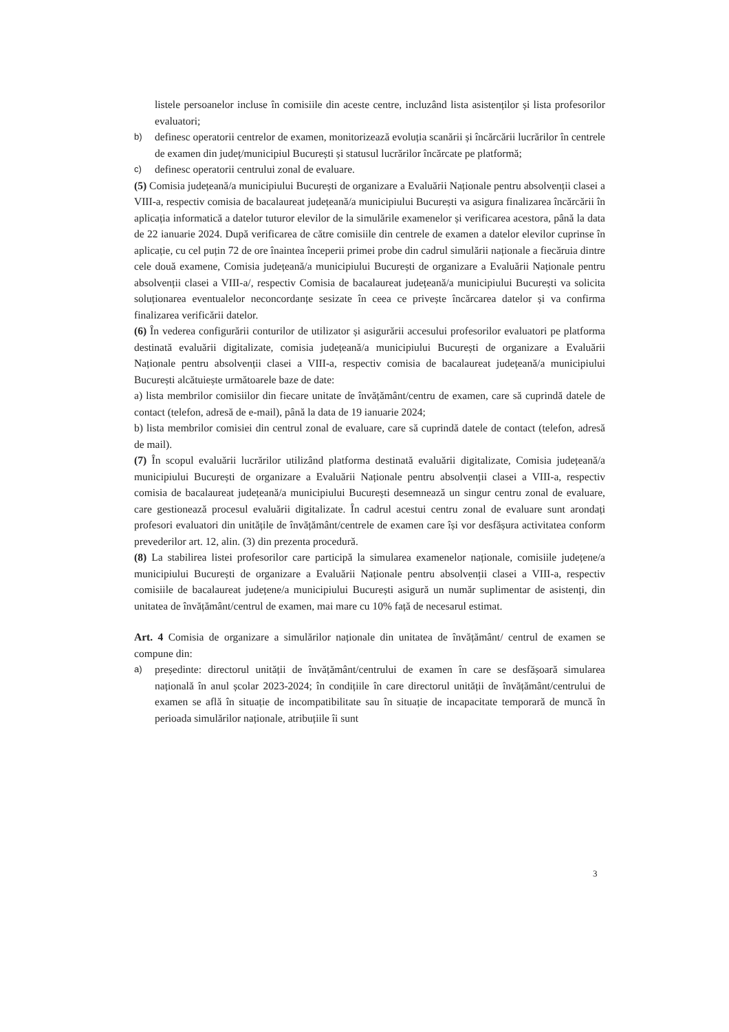listele persoanelor incluse în comisiile din aceste centre, incluzând lista asistenților și lista profesorilor evaluatori;
b)
definesc operatorii centrelor de examen, monitorizează evoluția scanării și încărcării lucrărilor în centrele de examen din județ/municipiul București și statusul lucrărilor încărcate pe platformă;
c)
definesc operatorii centrului zonal de evaluare.
(5) Comisia județeană/a municipiului București de organizare a Evaluării Naționale pentru absolvenții clasei a VIII-a, respectiv comisia de bacalaureat județeană/a municipiului București va asigura finalizarea încărcării în aplicația informatică a datelor tuturor elevilor de la simulările examenelor și verificarea acestora, până la data de 22 ianuarie 2024. După verificarea de către comisiile din centrele de examen a datelor elevilor cuprinse în aplicație, cu cel puțin 72 de ore înaintea începerii primei probe din cadrul simulării naționale a fiecăruia dintre cele două examene, Comisia județeană/a municipiului București de organizare a Evaluării Naționale pentru absolvenții clasei a VIII-a/, respectiv Comisia de bacalaureat județeană/a municipiului București va solicita soluționarea eventualelor neconcordanțe sesizate în ceea ce privește încărcarea datelor și va confirma finalizarea verificării datelor.
(6) În vederea configurării conturilor de utilizator și asigurării accesului profesorilor evaluatori pe platforma destinată evaluării digitalizate, comisia județeană/a municipiului București de organizare a Evaluării Naționale pentru absolvenții clasei a VIII-a, respectiv comisia de bacalaureat județeană/a municipiului București alcătuiește următoarele baze de date:
a) lista membrilor comisiilor din fiecare unitate de învățământ/centru de examen, care să cuprindă datele de contact (telefon, adresă de e-mail), până la data de 19 ianuarie 2024;
b) lista membrilor comisiei din centrul zonal de evaluare, care să cuprindă datele de contact (telefon, adresă de mail).
(7) În scopul evaluării lucrărilor utilizând platforma destinată evaluării digitalizate, Comisia județeană/a municipiului București de organizare a Evaluării Naționale pentru absolvenții clasei a VIII-a, respectiv comisia de bacalaureat județeană/a municipiului București desemnează un singur centru zonal de evaluare, care gestionează procesul evaluării digitalizate. În cadrul acestui centru zonal de evaluare sunt arondați profesori evaluatori din unitățile de învățământ/centrele de examen care își vor desfășura activitatea conform prevederilor art. 12, alin. (3) din prezenta procedură.
(8) La stabilirea listei profesorilor care participă la simularea examenelor naționale, comisiile județene/a municipiului București de organizare a Evaluării Naționale pentru absolvenții clasei a VIII-a, respectiv comisiile de bacalaureat județene/a municipiului București asigură un număr suplimentar de asistenți, din unitatea de învățământ/centrul de examen, mai mare cu 10% față de necesarul estimat.
Art. 4 Comisia de organizare a simulărilor naționale din unitatea de învățământ/ centrul de examen se compune din:
a)
președinte: directorul unității de învățământ/centrului de examen în care se desfășoară simularea națională în anul școlar 2023-2024; în condițiile în care directorul unității de învățământ/centrului de examen se află în situație de incompatibilitate sau în situație de incapacitate temporară de muncă în perioada simulărilor naționale, atribuțiile îi sunt
3